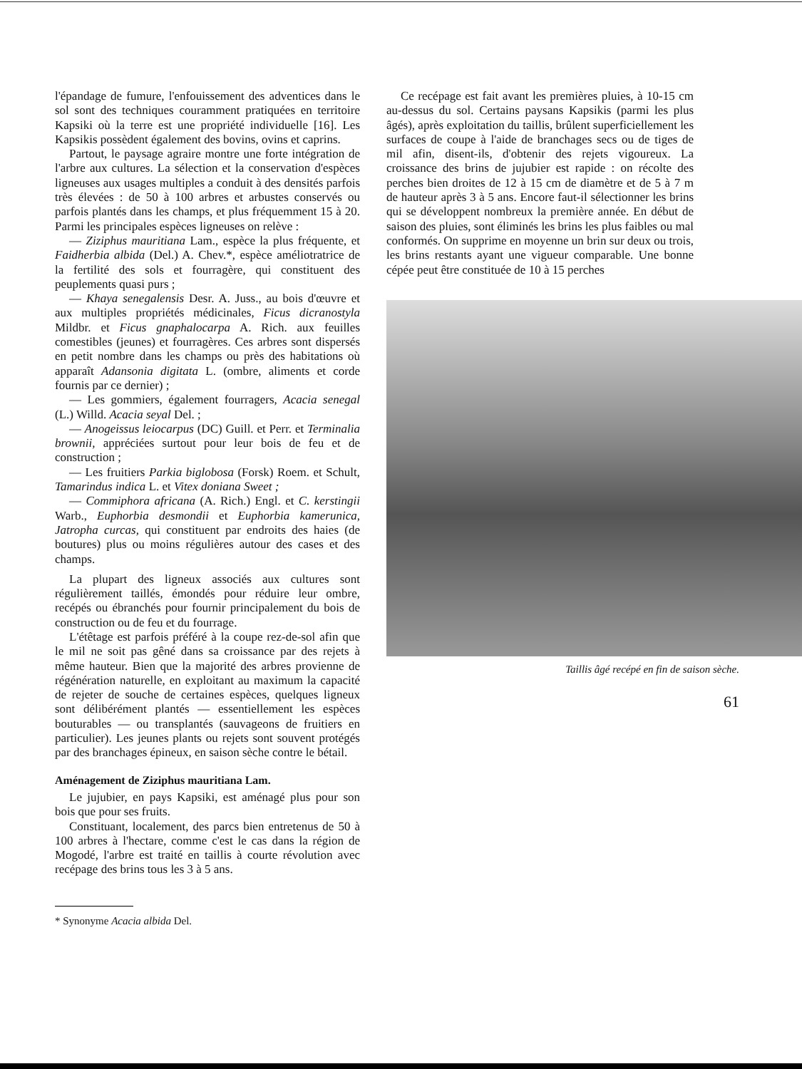l'épandage de fumure, l'enfouissement des adventices dans le sol sont des techniques couramment pratiquées en territoire Kapsiki où la terre est une propriété individuelle [16]. Les Kapsikis possèdent également des bovins, ovins et caprins.
Partout, le paysage agraire montre une forte intégration de l'arbre aux cultures. La sélection et la conservation d'espèces ligneuses aux usages multiples a conduit à des densités parfois très élevées : de 50 à 100 arbres et arbustes conservés ou parfois plantés dans les champs, et plus fréquemment 15 à 20. Parmi les principales espèces ligneuses on relève :
— Ziziphus mauritiana Lam., espèce la plus fréquente, et Faidherbia albida (Del.) A. Chev.*, espèce améliotratrice de la fertilité des sols et fourragère, qui constituent des peuplements quasi purs ;
— Khaya senegalensis Desr. A. Juss., au bois d'œuvre et aux multiples propriétés médicinales, Ficus dicranostyla Mildbr. et Ficus gnaphalocarpa A. Rich. aux feuilles comestibles (jeunes) et fourragères. Ces arbres sont dispersés en petit nombre dans les champs ou près des habitations où apparaît Adansonia digitata L. (ombre, aliments et corde fournis par ce dernier) ;
— Les gommiers, également fourragers, Acacia senegal (L.) Willd. Acacia seyal Del. ;
— Anogeissus leiocarpus (DC) Guill. et Perr. et Terminalia brownii, appréciées surtout pour leur bois de feu et de construction ;
— Les fruitiers Parkia biglobosa (Forsk) Roem. et Schult, Tamarindus indica L. et Vitex doniana Sweet ;
— Commiphora africana (A. Rich.) Engl. et C. kerstingii Warb., Euphorbia desmondii et Euphorbia kamerunica, Jatropha curcas, qui constituent par endroits des haies (de boutures) plus ou moins régulières autour des cases et des champs.
La plupart des ligneux associés aux cultures sont régulièrement taillés, émondés pour réduire leur ombre, recépés ou ébranchés pour fournir principalement du bois de construction ou de feu et du fourrage.
L'étêtage est parfois préféré à la coupe rez-de-sol afin que le mil ne soit pas gêné dans sa croissance par des rejets à même hauteur. Bien que la majorité des arbres provienne de régénération naturelle, en exploitant au maximum la capacité de rejeter de souche de certaines espèces, quelques ligneux sont délibérément plantés — essentiellement les espèces bouturables — ou transplantés (sauvageons de fruitiers en particulier). Les jeunes plants ou rejets sont souvent protégés par des branchages épineux, en saison sèche contre le bétail.
Aménagement de Ziziphus mauritiana Lam.
Le jujubier, en pays Kapsiki, est aménagé plus pour son bois que pour ses fruits.
Constituant, localement, des parcs bien entretenus de 50 à 100 arbres à l'hectare, comme c'est le cas dans la région de Mogodé, l'arbre est traité en taillis à courte révolution avec recépage des brins tous les 3 à 5 ans.
* Synonyme Acacia albida Del.
Ce recépage est fait avant les premières pluies, à 10-15 cm au-dessus du sol. Certains paysans Kapsikis (parmi les plus âgés), après exploitation du taillis, brûlent superficiellement les surfaces de coupe à l'aide de branchages secs ou de tiges de mil afin, disent-ils, d'obtenir des rejets vigoureux. La croissance des brins de jujubier est rapide : on récolte des perches bien droites de 12 à 15 cm de diamètre et de 5 à 7 m de hauteur après 3 à 5 ans. Encore faut-il sélectionner les brins qui se développent nombreux la première année. En début de saison des pluies, sont éliminés les brins les plus faibles ou mal conformés. On supprime en moyenne un brin sur deux ou trois, les brins restants ayant une vigueur comparable. Une bonne cépée peut être constituée de 10 à 15 perches
Taillis âgé recépé en fin de saison sèche.
61